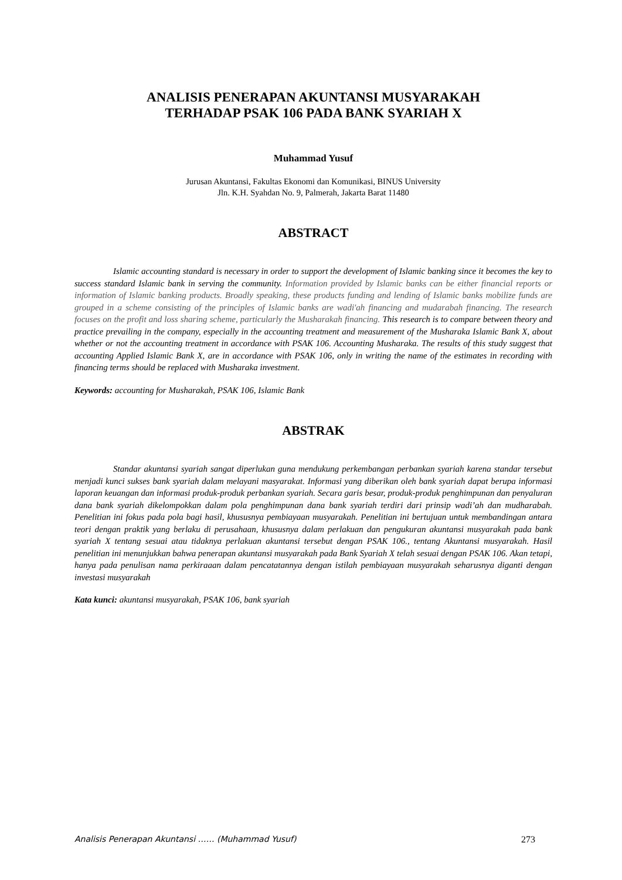ANALISIS PENERAPAN AKUNTANSI MUSYARAKAH
TERHADAP PSAK 106 PADA BANK SYARIAH X
Muhammad Yusuf
Jurusan Akuntansi, Fakultas Ekonomi dan Komunikasi, BINUS University
Jln. K.H. Syahdan No. 9, Palmerah, Jakarta Barat 11480
ABSTRACT
Islamic accounting standard is necessary in order to support the development of Islamic banking since it becomes the key to success standard Islamic bank in serving the community. Information provided by Islamic banks can be either financial reports or information of Islamic banking products. Broadly speaking, these products funding and lending of Islamic banks mobilize funds are grouped in a scheme consisting of the principles of Islamic banks are wadi'ah financing and mudarabah financing. The research focuses on the profit and loss sharing scheme, particularly the Musharakah financing. This research is to compare between theory and practice prevailing in the company, especially in the accounting treatment and measurement of the Musharaka Islamic Bank X, about whether or not the accounting treatment in accordance with PSAK 106. Accounting Musharaka. The results of this study suggest that accounting Applied Islamic Bank X, are in accordance with PSAK 106, only in writing the name of the estimates in recording with financing terms should be replaced with Musharaka investment.
Keywords: accounting for Musharakah, PSAK 106, Islamic Bank
ABSTRAK
Standar akuntansi syariah sangat diperlukan guna mendukung perkembangan perbankan syariah karena standar tersebut menjadi kunci sukses bank syariah dalam melayani masyarakat. Informasi yang diberikan oleh bank syariah dapat berupa informasi laporan keuangan dan informasi produk-produk perbankan syariah. Secara garis besar, produk-produk penghimpunan dan penyaluran dana bank syariah dikelompokkan dalam pola penghimpunan dana bank syariah terdiri dari prinsip wadi’ah dan mudharabah. Penelitian ini fokus pada pola bagi hasil, khususnya pembiayaan musyarakah. Penelitian ini bertujuan untuk membandingan antara teori dengan praktik yang berlaku di perusahaan, khususnya dalam perlakuan dan pengukuran akuntansi musyarakah pada bank syariah X tentang sesuai atau tidaknya perlakuan akuntansi tersebut dengan PSAK 106., tentang Akuntansi musyarakah. Hasil penelitian ini menunjukkan bahwa penerapan akuntansi musyarakah pada Bank Syariah X telah sesuai dengan PSAK 106. Akan tetapi, hanya pada penulisan nama perkiraaan dalam pencatatannya dengan istilah pembiayaan musyarakah seharusnya diganti dengan investasi musyarakah
Kata kunci: akuntansi musyarakah, PSAK 106, bank syariah
Analisis Penerapan Akuntansi …… (Muhammad Yusuf) 273